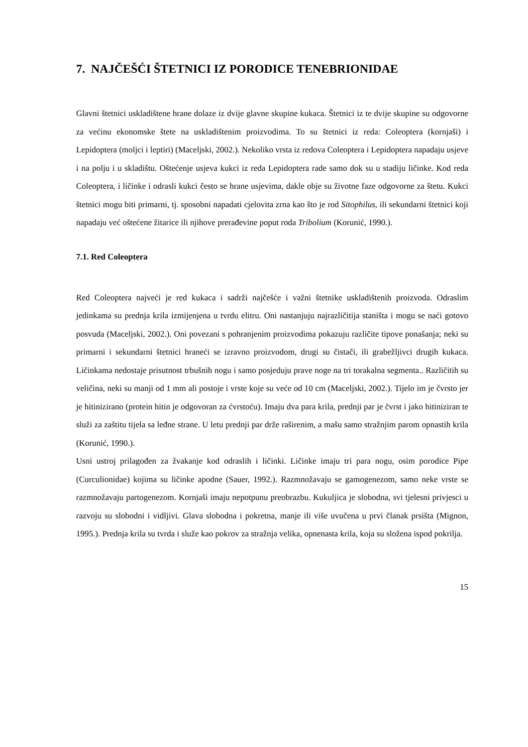7. NAJČEŠĆI ŠTETNICI IZ PORODICE TENEBRIONIDAE
Glavni štetnici uskladištene hrane dolaze iz dvije glavne skupine kukaca. Štetnici iz te dvije skupine su odgovorne za većinu ekonomske štete na uskladištenim proizvodima. To su štetnici iz reda: Coleoptera (kornjaši) i Lepidoptera (moljci i leptiri) (Maceljski, 2002.). Nekoliko vrsta iz redova Coleoptera i Lepidoptera napadaju usjeve i na polju i u skladištu. Oštećenje usjeva kukci iz reda Lepidoptera rade samo dok su u stadiju ličinke. Kod reda Coleoptera, i ličinke i odrasli kukci često se hrane usjevima, dakle obje su životne faze odgovorne za štetu. Kukci štetnici mogu biti primarni, tj. sposobni napadati cjelovita zrna kao što je rod Sitophilus, ili sekundarni štetnici koji napadaju već oštećene žitarice ili njihove prerađevine poput roda Tribolium (Korunić, 1990.).
7.1. Red Coleoptera
Red Coleoptera najveći je red kukaca i sadrži najčešće i važni štetnike uskladištenih proizvoda. Odraslim jedinkama su prednja krila izmijenjena u tvrdu elitru. Oni nastanjuju najrazličitija staništa i mogu se naći gotovo posvuda (Maceljski, 2002.). Oni povezani s pohranjenim proizvodima pokazuju različite tipove ponašanja; neki su primarni i sekundarni štetnici hraneći se izravno proizvodom, drugi su čistači, ili grabežljivci drugih kukaca. Ličinkama nedostaje prisutnost trbušnih nogu i samo posjeduju prave noge na tri torakalna segmenta.. Različitih su veličina, neki su manji od 1 mm ali postoje i vrste koje su veće od 10 cm (Maceljski, 2002.). Tijelo im je čvrsto jer je hitinizirano (protein hitin je odgovoran za ćvrstoću). Imaju dva para krila, prednji par je čvrst i jako hitiniziran te služi za zaštitu tijela sa leđne strane. U letu prednji par drže raširenim, a mašu samo stražnjim parom opnastih krila (Korunić, 1990.).
Usni ustroj prilagođen za žvakanje kod odraslih i ličinki. Ličinke imaju tri para nogu, osim porodice Pipe (Curculionidae) kojima su ličinke apodne (Sauer, 1992.). Razmnožavaju se gamogenezom, samo neke vrste se razmnožavaju partogenezom. Kornjaši imaju nepotpunu preobrazbu. Kukuljica je slobodna, svi tjelesni privjesci u razvoju su slobodni i vidljivi. Glava slobodna i pokretna, manje ili više uvučena u prvi članak prsišta (Mignon, 1995.). Prednja krila su tvrda i služe kao pokrov za stražnja velika, opnenasta krila, koja su složena ispod pokrilja.
15